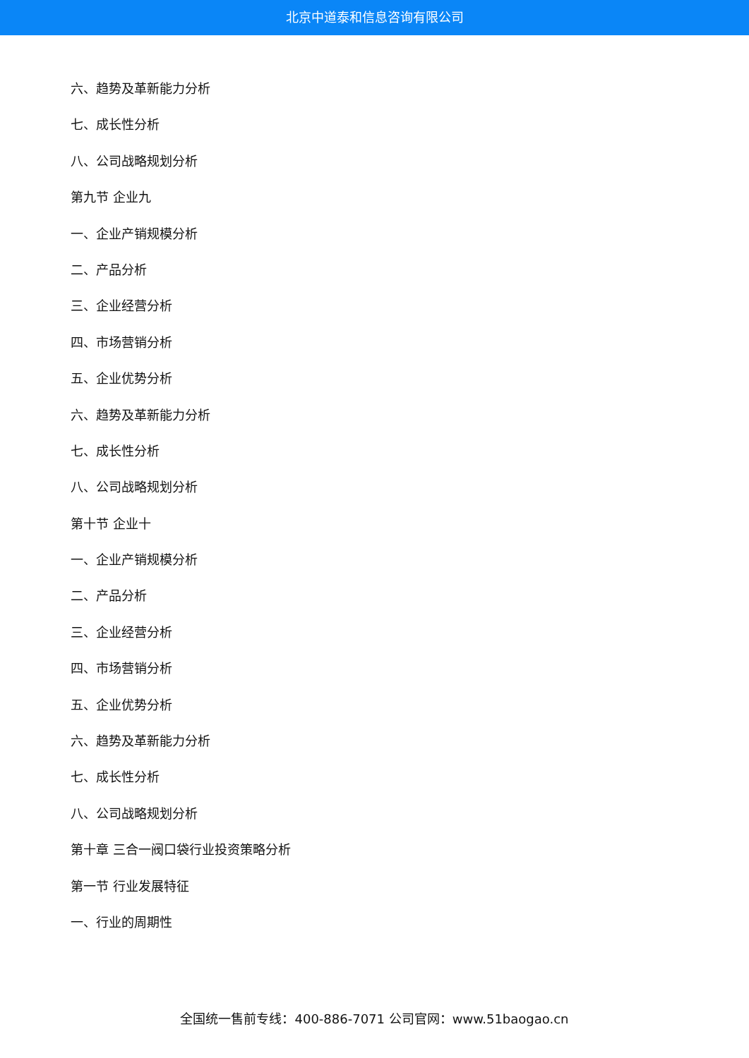北京中道泰和信息咨询有限公司
六、趋势及革新能力分析
七、成长性分析
八、公司战略规划分析
第九节 企业九
一、企业产销规模分析
二、产品分析
三、企业经营分析
四、市场营销分析
五、企业优势分析
六、趋势及革新能力分析
七、成长性分析
八、公司战略规划分析
第十节 企业十
一、企业产销规模分析
二、产品分析
三、企业经营分析
四、市场营销分析
五、企业优势分析
六、趋势及革新能力分析
七、成长性分析
八、公司战略规划分析
第十章 三合一阀口袋行业投资策略分析
第一节 行业发展特征
一、行业的周期性
全国统一售前专线：400-886-7071 公司官网：www.51baogao.cn